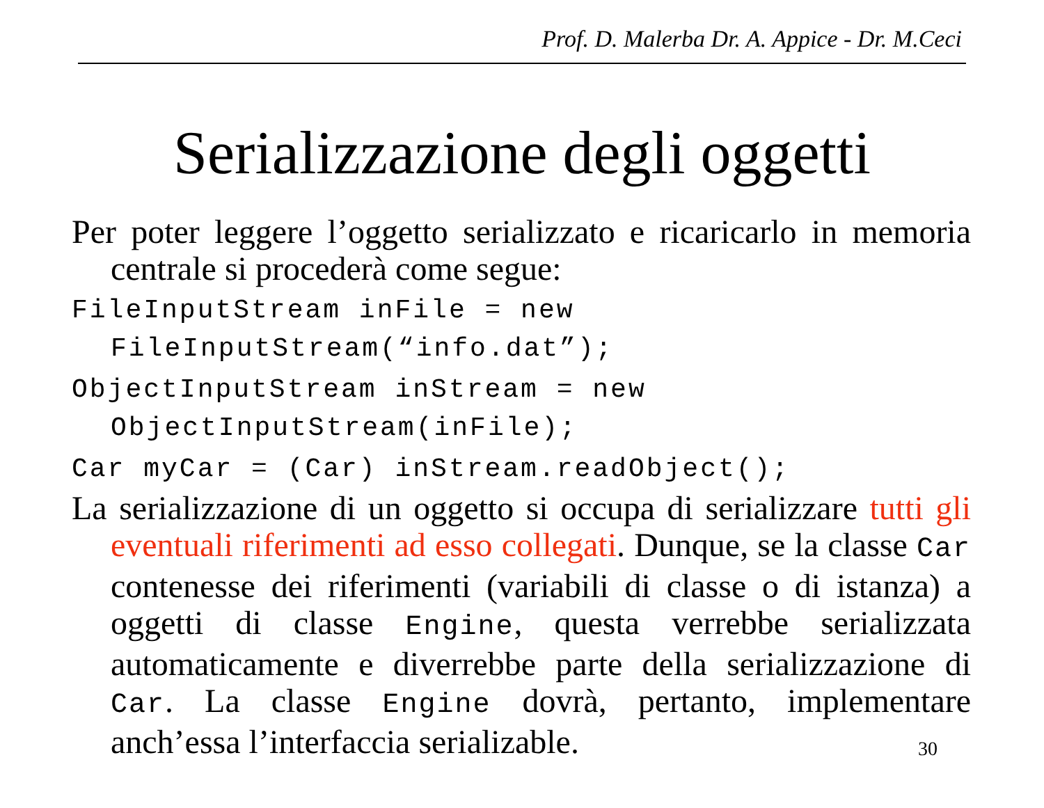Prof. D. Malerba Dr. A. Appice - Dr. M.Ceci
Serializzazione degli oggetti
Per poter leggere l’oggetto serializzato e ricaricarlo in memoria centrale si procederà come segue:
FileInputStream inFile = new FileInputStream(“info.dat”);
ObjectInputStream inStream = new ObjectInputStream(inFile);
Car myCar = (Car) inStream.readObject();
La serializzazione di un oggetto si occupa di serializzare tutti gli eventuali riferimenti ad esso collegati. Dunque, se la classe Car contenesse dei riferimenti (variabili di classe o di istanza) a oggetti di classe Engine, questa verrebbe serializzata automaticamente e diverrebbe parte della serializzazione di Car. La classe Engine dovrà, pertanto, implementare anch’essa l’interfaccia serializable. 30